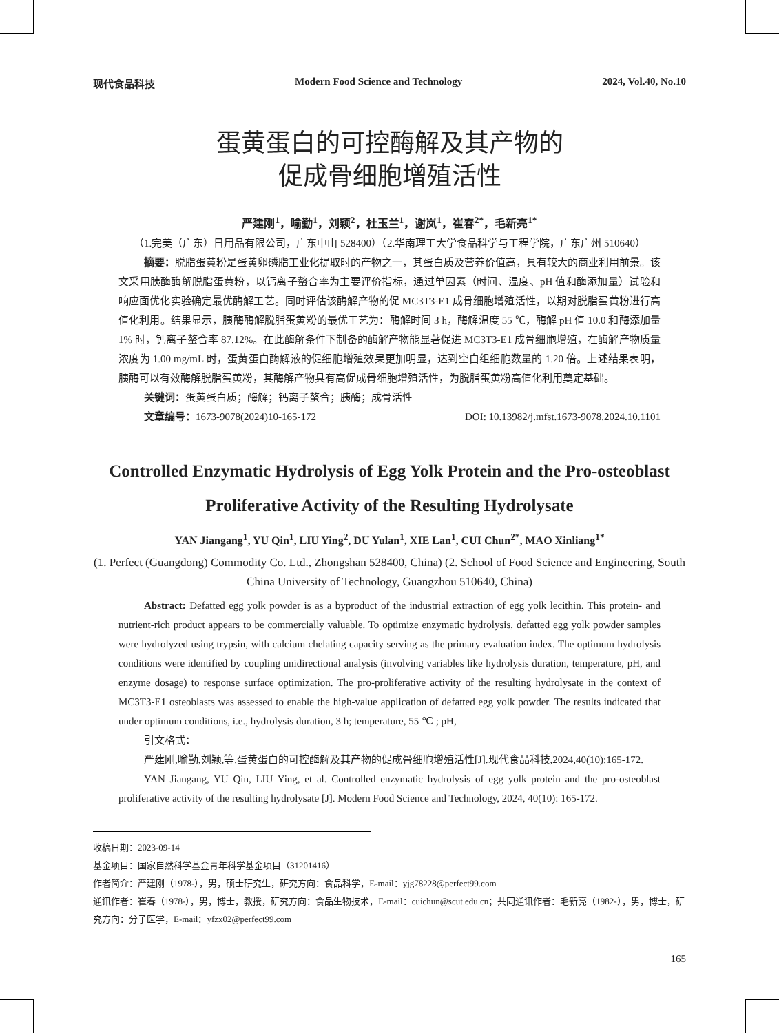现代食品科技 Modern Food Science and Technology 2024, Vol.40, No.10
蛋黄蛋白的可控酶解及其产物的
促成骨细胞增殖活性
严建刚<sup>1</sup>，喻勤<sup>1</sup>，刘颖<sup>2</sup>，杜玉兰<sup>1</sup>，谢岚<sup>1</sup>，崔春<sup>2*</sup>，毛新亮<sup>1*</sup>
（1.完美（广东）日用品有限公司，广东中山 528400）（2.华南理工大学食品科学与工程学院，广东广州 510640）
摘要：脱脂蛋黄粉是蛋黄卵磷脂工业化提取时的产物之一，其蛋白质及营养价值高，具有较大的商业利用前景。该文采用胰酶酶解脱脂蛋黄粉，以钙离子螯合率为主要评价指标，通过单因素（时间、温度、pH 值和酶添加量）试验和响应面优化实验确定最优酶解工艺。同时评估该酶解产物的促 MC3T3-E1 成骨细胞增殖活性，以期对脱脂蛋黄粉进行高值化利用。结果显示，胰酶酶解脱脂蛋黄粉的最优工艺为：酶解时间 3 h，酶解温度 55 ℃，酶解 pH 值 10.0 和酶添加量 1% 时，钙离子螯合率 87.12%。在此酶解条件下制备的酶解产物能显著促进 MC3T3-E1 成骨细胞增殖，在酶解产物质量浓度为 1.00 mg/mL 时，蛋黄蛋白酶解液的促细胞增殖效果更加明显，达到空白组细胞数量的 1.20 倍。上述结果表明，胰酶可以有效酶解脱脂蛋黄粉，其酶解产物具有高促成骨细胞增殖活性，为脱脂蛋黄粉高值化利用奠定基础。
关键词：蛋黄蛋白质；酶解；钙离子螯合；胰酶；成骨活性
文章编号：1673-9078(2024)10-165-172 DOI: 10.13982/j.mfst.1673-9078.2024.10.1101
Controlled Enzymatic Hydrolysis of Egg Yolk Protein and the Pro-osteoblast Proliferative Activity of the Resulting Hydrolysate
YAN Jiangang<sup>1</sup>, YU Qin<sup>1</sup>, LIU Ying<sup>2</sup>, DU Yulan<sup>1</sup>, XIE Lan<sup>1</sup>, CUI Chun<sup>2*</sup>, MAO Xinliang<sup>1*</sup>
(1. Perfect (Guangdong) Commodity Co. Ltd., Zhongshan 528400, China) (2. School of Food Science and Engineering, South China University of Technology, Guangzhou 510640, China)
Abstract: Defatted egg yolk powder is as a byproduct of the industrial extraction of egg yolk lecithin. This protein- and nutrient-rich product appears to be commercially valuable. To optimize enzymatic hydrolysis, defatted egg yolk powder samples were hydrolyzed using trypsin, with calcium chelating capacity serving as the primary evaluation index. The optimum hydrolysis conditions were identified by coupling unidirectional analysis (involving variables like hydrolysis duration, temperature, pH, and enzyme dosage) to response surface optimization. The pro-proliferative activity of the resulting hydrolysate in the context of MC3T3-E1 osteoblasts was assessed to enable the high-value application of defatted egg yolk powder. The results indicated that under optimum conditions, i.e., hydrolysis duration, 3 h; temperature, 55 ℃ ; pH,
引文格式：
严建刚,喻勤,刘颖,等.蛋黄蛋白的可控酶解及其产物的促成骨细胞增殖活性[J].现代食品科技,2024,40(10):165-172.
YAN Jiangang, YU Qin, LIU Ying, et al. Controlled enzymatic hydrolysis of egg yolk protein and the pro-osteoblast proliferative activity of the resulting hydrolysate [J]. Modern Food Science and Technology, 2024, 40(10): 165-172.
收稿日期：2023-09-14
基金项目：国家自然科学基金青年科学基金项目（31201416）
作者简介：严建刚（1978-），男，硕士研究生，研究方向：食品科学，E-mail：yjg78228@perfect99.com
通讯作者：崔春（1978-），男，博士，教授，研究方向：食品生物技术，E-mail：cuichun@scut.edu.cn；共同通讯作者：毛新亮（1982-），男，博士，研究方向：分子医学，E-mail：yfzx02@perfect99.com
165